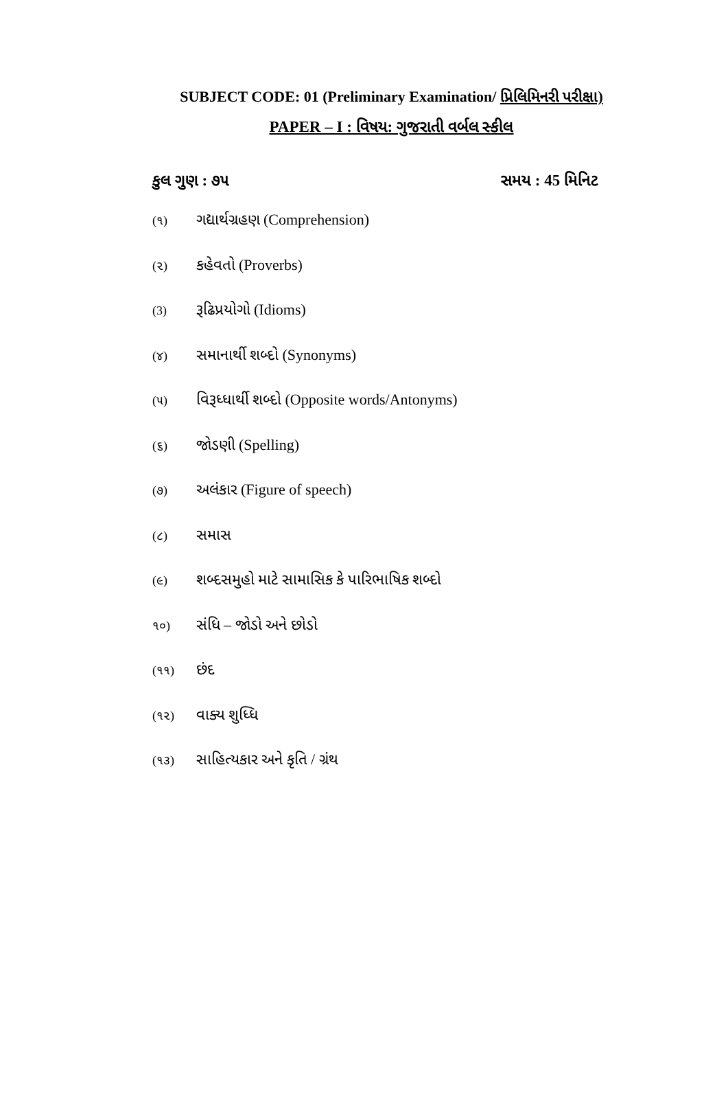SUBJECT CODE: 01 (Preliminary Examination/ પ્રિલિમિનરી પરીક્ષા)
PAPER – I : વિષય: ગુજરાતી વર્બલ સ્કીલ
કુલ ગુણ : ૭૫ સમય : 45 મિનિટ
(૧) ગદ્યાર્થગ્રહણ (Comprehension)
(૨) કહેવતો (Proverbs)
(3) રૂઢિપ્રયોગો (Idioms)
(૪) સમાનાર્થી શબ્દો (Synonyms)
(૫) વિરૂધ્ધાર્થી શબ્દો (Opposite words/Antonyms)
(૬) જોડણી (Spelling)
(૭) અલંકાર (Figure of speech)
(૮) સમાસ
(૯) શબ્દસમુહો માટે સામાસિક કે પારિભાષિક શબ્દો
૧૦) સંધિ – જોડો અને છોડો
(૧૧) છંદ
(૧૨) વાક્ય શુધ્ધિ
(૧૩) સાહિત્યકાર અને કૃતિ / ગ્રંથ